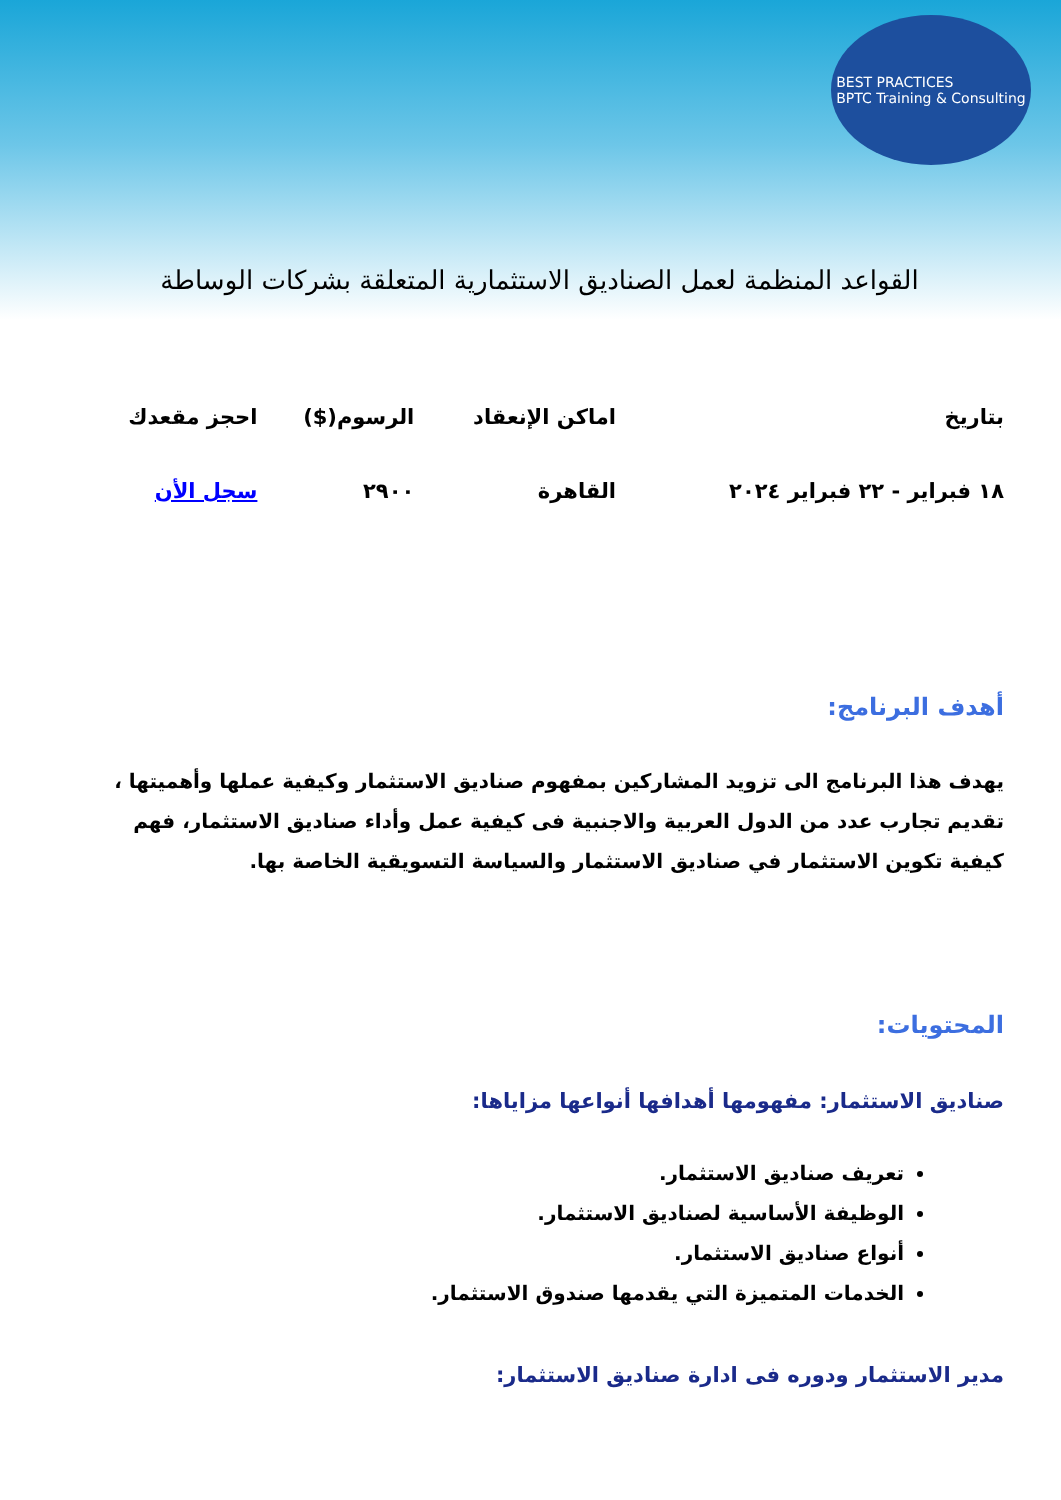BEST PRACTICES
BPTC Training & Consulting
القواعد المنظمة لعمل الصناديق الاستثمارية المتعلقة بشركات الوساطة
| بتاريخ | اماكن الإنعقاد | الرسوم($) | احجز مقعدك |
| --- | --- | --- | --- |
| ١٨ فبراير - ٢٢ فبراير ٢٠٢٤ | القاهرة | ٢٩٠٠ | سجل الأن |
أهدف البرنامج:
يهدف هذا البرنامج الى تزويد المشاركين بمفهوم صناديق الاستثمار وكيفية عملها وأهميتها ، تقديم تجارب عدد من الدول العربية والاجنبية فى كيفية عمل وأداء صناديق الاستثمار، فهم كيفية تكوين الاستثمار في صناديق الاستثمار والسياسة التسويقية الخاصة بها.
المحتويات:
صناديق الاستثمار: مفهومها أهدافها أنواعها مزاياها:
تعريف صناديق الاستثمار.
الوظيفة الأساسية لصناديق الاستثمار.
أنواع صناديق الاستثمار.
الخدمات المتميزة التي يقدمها صندوق الاستثمار.
مدير الاستثمار ودوره فى ادارة صناديق الاستثمار: